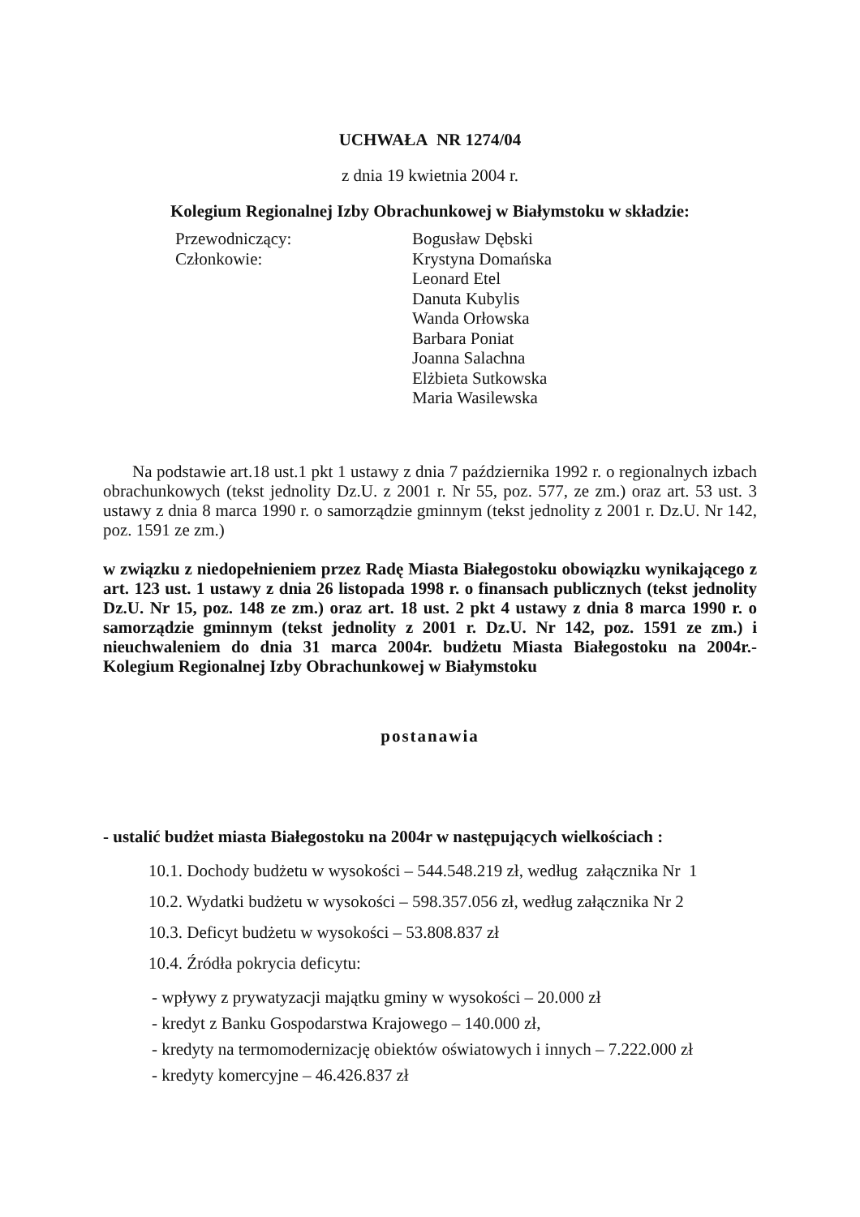UCHWAŁA NR 1274/04
z dnia 19 kwietnia 2004 r.
Kolegium Regionalnej Izby Obrachunkowej w Białymstoku w składzie:
Przewodniczący:
Bogusław Dębski
Członkowie:
Krystyna Domańska
Leonard Etel
Danuta Kubylis
Wanda Orłowska
Barbara Poniat
Joanna Salachna
Elżbieta Sutkowska
Maria Wasilewska
Na podstawie art.18 ust.1 pkt 1 ustawy z dnia 7 października 1992 r. o regionalnych izbach obrachunkowych (tekst jednolity Dz.U. z 2001 r. Nr 55, poz. 577, ze zm.) oraz art. 53 ust. 3 ustawy z dnia 8 marca 1990 r. o samorządzie gminnym (tekst jednolity z 2001 r. Dz.U. Nr 142, poz. 1591 ze zm.)
w związku z niedopełnieniem przez Radę Miasta Białegostoku obowiązku wynikającego z art. 123 ust. 1 ustawy z dnia 26 listopada 1998 r. o finansach publicznych (tekst jednolity Dz.U. Nr 15, poz. 148 ze zm.) oraz art. 18 ust. 2 pkt 4 ustawy z dnia 8 marca 1990 r. o samorządzie gminnym (tekst jednolity z 2001 r. Dz.U. Nr 142, poz. 1591 ze zm.) i nieuchwaleniem do dnia 31 marca 2004r. budżetu Miasta Białegostoku na 2004r.- Kolegium Regionalnej Izby Obrachunkowej w Białymstoku
postanawia
- ustalić budżet miasta Białegostoku na 2004r w następujących wielkościach :
10.1. Dochody budżetu w wysokości – 544.548.219 zł, według załącznika Nr 1
10.2. Wydatki budżetu w wysokości – 598.357.056 zł, według załącznika Nr 2
10.3. Deficyt budżetu w wysokości – 53.808.837 zł
10.4. Źródła pokrycia deficytu:
- wpływy z prywatyzacji majątku gminy w wysokości – 20.000 zł
- kredyt z Banku Gospodarstwa Krajowego – 140.000 zł,
- kredyty na termomodernizację obiektów oświatowych i innych – 7.222.000 zł
- kredyty komercyjne – 46.426.837 zł